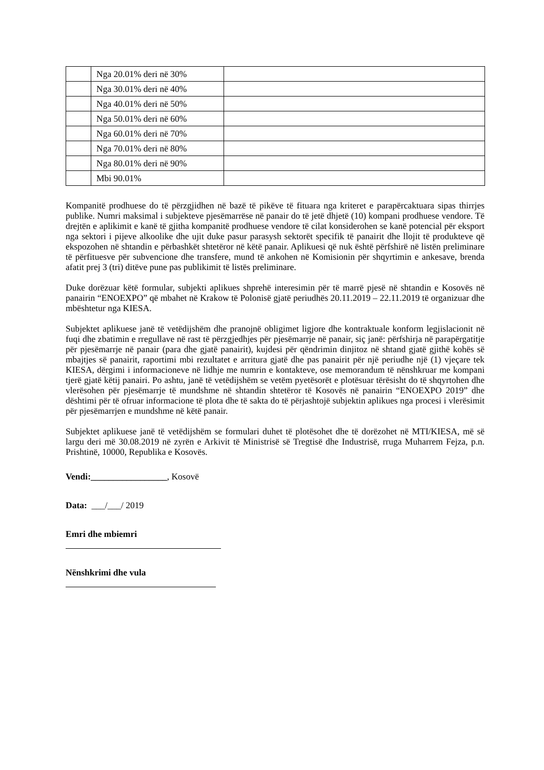| | Nga 20.01% deri në 30% | |
| | Nga 30.01% deri në 40% | |
| | Nga 40.01% deri në 50% | |
| | Nga 50.01% deri në 60% | |
| | Nga 60.01% deri në 70% | |
| | Nga 70.01% deri në 80% | |
| | Nga 80.01% deri në 90% | |
| | Mbi 90.01% | |
Kompanitë prodhuese do të përzgjidhen në bazë të pikëve të fituara nga kriteret e parapërcaktuara sipas thirrjes publike. Numri maksimal i subjekteve pjesëmarrëse në panair do të jetë dhjetë (10) kompani prodhuese vendore. Të drejtën e aplikimit e kanë të gjitha kompanitë prodhuese vendore të cilat konsiderohen se kanë potencial për eksport nga sektori i pijeve alkoolike dhe ujit duke pasur parasysh sektorët specifik të panairit dhe llojit të produkteve që ekspozohen në shtandin e përbashkët shtetëror në këtë panair. Aplikuesi që nuk është përfshirë në listën preliminare të përfituesve për subvencione dhe transfere, mund të ankohen në Komisionin për shqyrtimin e ankesave, brenda afatit prej 3 (tri) ditëve pune pas publikimit të listës preliminare.
Duke dorëzuar këtë formular, subjekti aplikues shprehë interesimin për të marrë pjesë në shtandin e Kosovës në panairin “ENOEXPO” që mbahet në Krakow të Polonisë gjatë periudhës 20.11.2019 – 22.11.2019 të organizuar dhe mbështetur nga KIESA.
Subjektet aplikuese janë të vetëdijshëm dhe pranojnë obligimet ligjore dhe kontraktuale konform legjislacionit në fuqi dhe zbatimin e rregullave në rast të përzgjedhjes për pjesëmarrje në panair, siç janë: përfshirja në parapërgatitje për pjesëmarrje në panair (para dhe gjatë panairit), kujdesi për qëndrimin dinjitoz në shtand gjatë gjithë kohës së mbajtjes së panairit, raportimi mbi rezultatet e arritura gjatë dhe pas panairit për një periudhe një (1) vjeçare tek KIESA, dërgimi i informacioneve në lidhje me numrin e kontakteve, ose memorandum të nënshkruar me kompani tjerë gjatë këtij panairi. Po ashtu, janë të vetëdijshëm se vetëm pyetësorët e plotësuar tërësisht do të shqyrtohen dhe vlerësohen për pjesëmarrje të mundshme në shtandin shtetëror të Kosovës në panairin “ENOEXPO 2019” dhe dështimi për të ofruar informacione të plota dhe të sakta do të përjashtojë subjektin aplikues nga procesi i vlerësimit për pjesëmarrjen e mundshme në këtë panair.
Subjektet aplikuese janë të vetëdijshëm se formulari duhet të plotësohet dhe të dorëzohet në MTI/KIESA, më së largu deri më 30.08.2019 në zyrën e Arkivit të Ministrisë së Tregtisë dhe Industrisë, rruga Muharrem Fejza, p.n. Prishtinë, 10000, Republika e Kosovës.
Vendi:_________________, Kosovë
Data: ___/___/ 2019
Emri dhe mbiemri
Nënshkrimi dhe vula